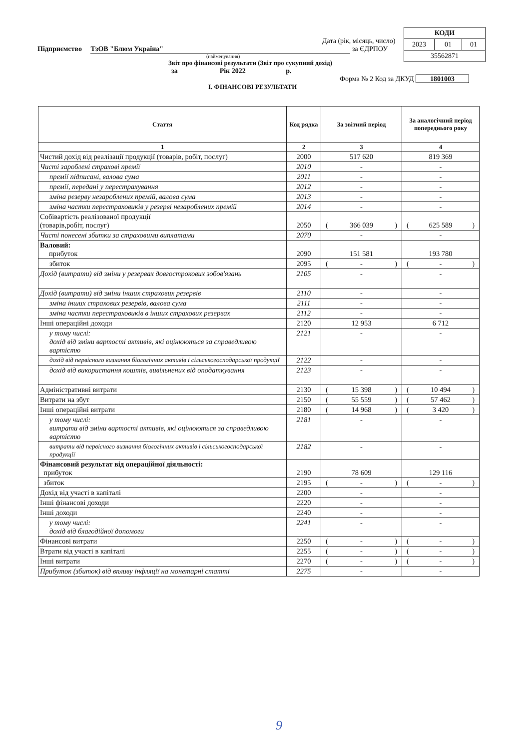| КОДИ | | |
| 2023 | 01 | 01 |
| 35562871 | | |
Дата (рік, місяць, число)
Підприємство ТзОВ "Блюм Україна" за ЄДРПОУ
(найменування)
Звіт про фінансові результати (Звіт про сукупний дохід)
за Рік 2022 р.
Форма № 2 Код за ДКУД 1801003
І. ФІНАНСОВІ РЕЗУЛЬТАТИ
| Стаття | Код рядка | За звітний період | За аналогічний період попереднього року |
| --- | --- | --- | --- |
| 1 | 2 | 3 | 4 |
| Чистий дохід від реалізації продукції (товарів, робіт, послуг) | 2000 | 517 620 | 819 369 |
| Чисті зароблені страхові премії | 2010 | - | - |
| премії підписані, валова сума | 2011 | - | - |
| премії, передані у перестрахування | 2012 | - | - |
| зміна резерву незароблених премій, валова сума | 2013 | - | - |
| зміна частки перестраховиків у резерві незароблених премій | 2014 | - | - |
| Собівартість реалізованої продукції (товарів,робіт, послуг) | 2050 | ( 366 039 ) | ( 625 589 ) |
| Чисті понесені збитки за страховими виплатами | 2070 | - | - |
| Валовий: прибуток | 2090 | 151 581 | 193 780 |
| збиток | 2095 | ( - ) | ( - ) |
| Дохід (витрати) від зміни у резервах довгострокових зобов'язань | 2105 | - | - |
| Дохід (витрати) від зміни інших страхових резервів | 2110 | - | - |
| зміна інших страхових резервів, валова сума | 2111 | - | - |
| зміна частки перестраховиків в інших страхових резервах | 2112 | - | - |
| Інші операційні доходи | 2120 | 12 953 | 6 712 |
| у тому числі: дохід від зміни вартості активів, які оцінюються за справедливою вартістю | 2121 | - | - |
| дохід від первісного визнання біологічних активів і сільськогосподарської продукції | 2122 | - | - |
| дохід від використання коштів, вивільнених від оподаткування | 2123 | - | - |
| Адміністративні витрати | 2130 | ( 15 398 ) | ( 10 494 ) |
| Витрати на збут | 2150 | ( 55 559 ) | ( 57 462 ) |
| Інші операційні витрати | 2180 | ( 14 968 ) | ( 3 420 ) |
| у тому числі: витрати від зміни вартості активів, які оцінюються за справедливою вартістю | 2181 | - | - |
| витрати від первісного визнання біологічних активів і сільськогосподарської продукції | 2182 | - | - |
| Фінансовий результат від операційної діяльності: прибуток | 2190 | 78 609 | 129 116 |
| збиток | 2195 | ( - ) | ( - ) |
| Дохід від участі в капіталі | 2200 | - | - |
| Інші фінансові доходи | 2220 | - | - |
| Інші доходи | 2240 | - | - |
| у тому числі: дохід від благодійної допомоги | 2241 | - | - |
| Фінансові витрати | 2250 | ( - ) | ( - ) |
| Втрати від участі в капіталі | 2255 | ( - ) | ( - ) |
| Інші витрати | 2270 | ( - ) | ( - ) |
| Прибуток (збиток) від впливу інфляції на монетарні статті | 2275 | - | - |
9